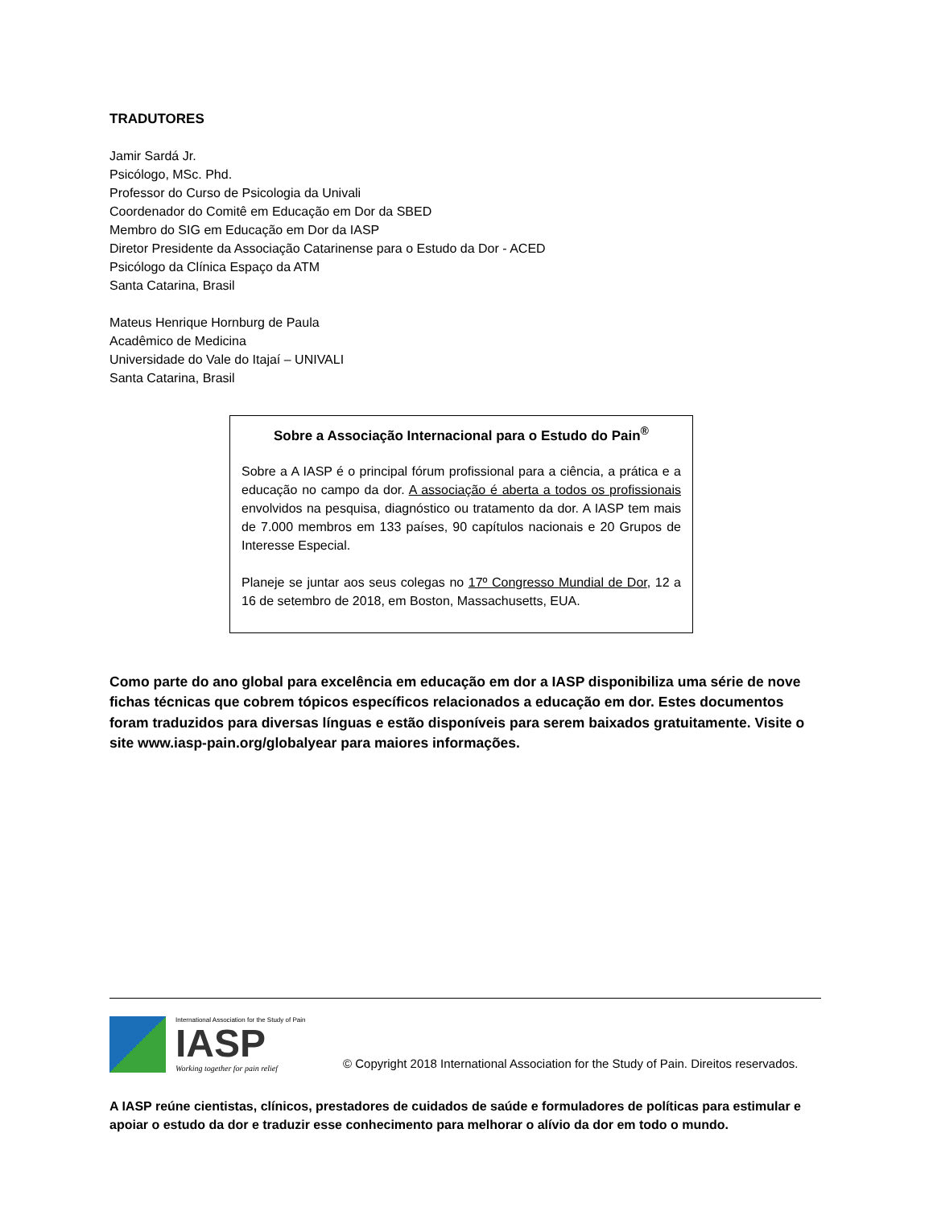TRADUTORES
Jamir Sardá Jr.
Psicólogo, MSc. Phd.
Professor do Curso de Psicologia da Univali
Coordenador do Comitê em Educação em Dor da SBED
Membro do SIG em Educação em Dor da IASP
Diretor Presidente da Associação Catarinense para o Estudo da Dor - ACED
Psicólogo da Clínica Espaço da ATM
Santa Catarina, Brasil
Mateus Henrique Hornburg de Paula
Acadêmico de Medicina
Universidade do Vale do Itajaí – UNIVALI
Santa Catarina, Brasil
Sobre a Associação Internacional para o Estudo do Pain<sup>®</sup>
Sobre a A IASP é o principal fórum profissional para a ciência, a prática e a educação no campo da dor. A associação é aberta a todos os profissionais envolvidos na pesquisa, diagnóstico ou tratamento da dor. A IASP tem mais de 7.000 membros em 133 países, 90 capítulos nacionais e 20 Grupos de Interesse Especial.
Planeje se juntar aos seus colegas no 17º Congresso Mundial de Dor, 12 a 16 de setembro de 2018, em Boston, Massachusetts, EUA.
Como parte do ano global para excelência em educação em dor a IASP disponibiliza uma série de nove fichas técnicas que cobrem tópicos específicos relacionados a educação em dor. Estes documentos foram traduzidos para diversas línguas e estão disponíveis para serem baixados gratuitamente. Visite o site www.iasp-pain.org/globalyear para maiores informações.
International Association for the Study of Pain
IASP
Working together for pain relief
© Copyright 2018 International Association for the Study of Pain. Direitos reservados.
A IASP reúne cientistas, clínicos, prestadores de cuidados de saúde e formuladores de políticas para estimular e apoiar o estudo da dor e traduzir esse conhecimento para melhorar o alívio da dor em todo o mundo.